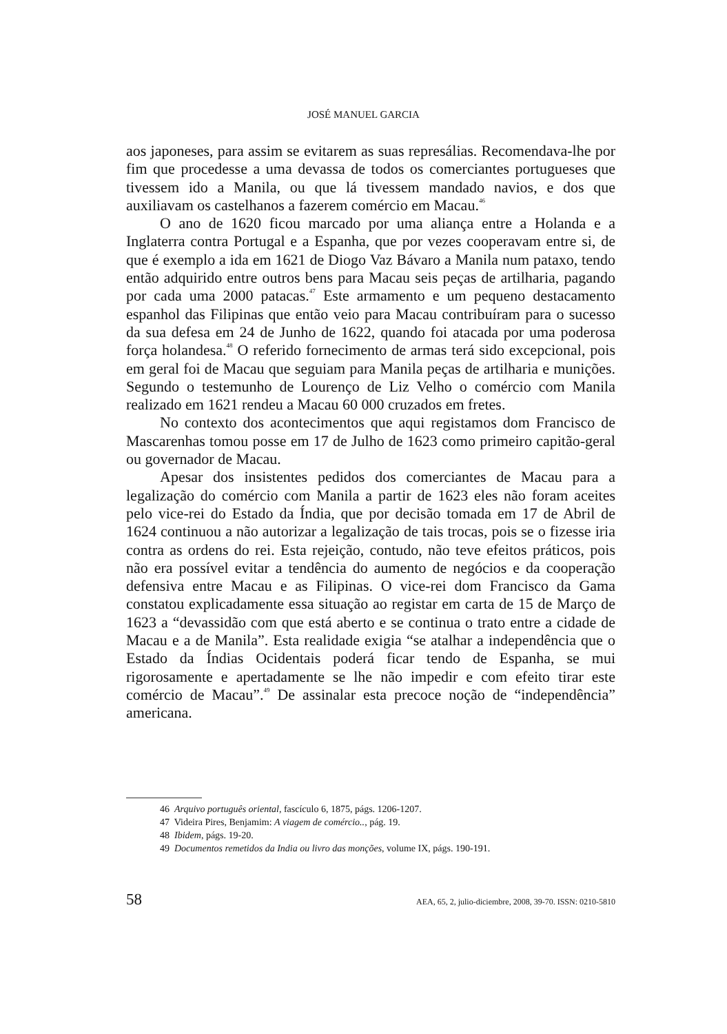JOSÉ MANUEL GARCIA
aos japoneses, para assim se evitarem as suas represálias. Recomendava-lhe por fim que procedesse a uma devassa de todos os comerciantes portugueses que tivessem ido a Manila, ou que lá tivessem mandado navios, e dos que auxiliavam os castelhanos a fazerem comércio em Macau.<sup>46</sup>
O ano de 1620 ficou marcado por uma aliança entre a Holanda e a Inglaterra contra Portugal e a Espanha, que por vezes cooperavam entre si, de que é exemplo a ida em 1621 de Diogo Vaz Bávaro a Manila num pataxo, tendo então adquirido entre outros bens para Macau seis peças de artilharia, pagando por cada uma 2000 patacas.<sup>47</sup> Este armamento e um pequeno destacamento espanhol das Filipinas que então veio para Macau contribuíram para o sucesso da sua defesa em 24 de Junho de 1622, quando foi atacada por uma poderosa força holandesa.<sup>48</sup> O referido fornecimento de armas terá sido excepcional, pois em geral foi de Macau que seguiam para Manila peças de artilharia e munições. Segundo o testemunho de Lourenço de Liz Velho o comércio com Manila realizado em 1621 rendeu a Macau 60 000 cruzados em fretes.
No contexto dos acontecimentos que aqui registamos dom Francisco de Mascarenhas tomou posse em 17 de Julho de 1623 como primeiro capitão-geral ou governador de Macau.
Apesar dos insistentes pedidos dos comerciantes de Macau para a legalização do comércio com Manila a partir de 1623 eles não foram aceites pelo vice-rei do Estado da Índia, que por decisão tomada em 17 de Abril de 1624 continuou a não autorizar a legalização de tais trocas, pois se o fizesse iria contra as ordens do rei. Esta rejeição, contudo, não teve efeitos práticos, pois não era possível evitar a tendência do aumento de negócios e da cooperação defensiva entre Macau e as Filipinas. O vice-rei dom Francisco da Gama constatou explicadamente essa situação ao registar em carta de 15 de Março de 1623 a “devassidão com que está aberto e se continua o trato entre a cidade de Macau e a de Manila”. Esta realidade exigia “se atalhar a independência que o Estado da Índias Ocidentais poderá ficar tendo de Espanha, se mui rigorosamente e apertadamente se lhe não impedir e com efeito tirar este comércio de Macau”.<sup>49</sup> De assinalar esta precoce noção de “independência” americana.
46 Arquivo português oriental, fascículo 6, 1875, págs. 1206-1207.
47 Videira Pires, Benjamim: A viagem de comércio.., pág. 19.
48 Ibidem, págs. 19-20.
49 Documentos remetidos da India ou livro das monções, volume IX, págs. 190-191.
58 AEA, 65, 2, julio-diciembre, 2008, 39-70. ISSN: 0210-5810